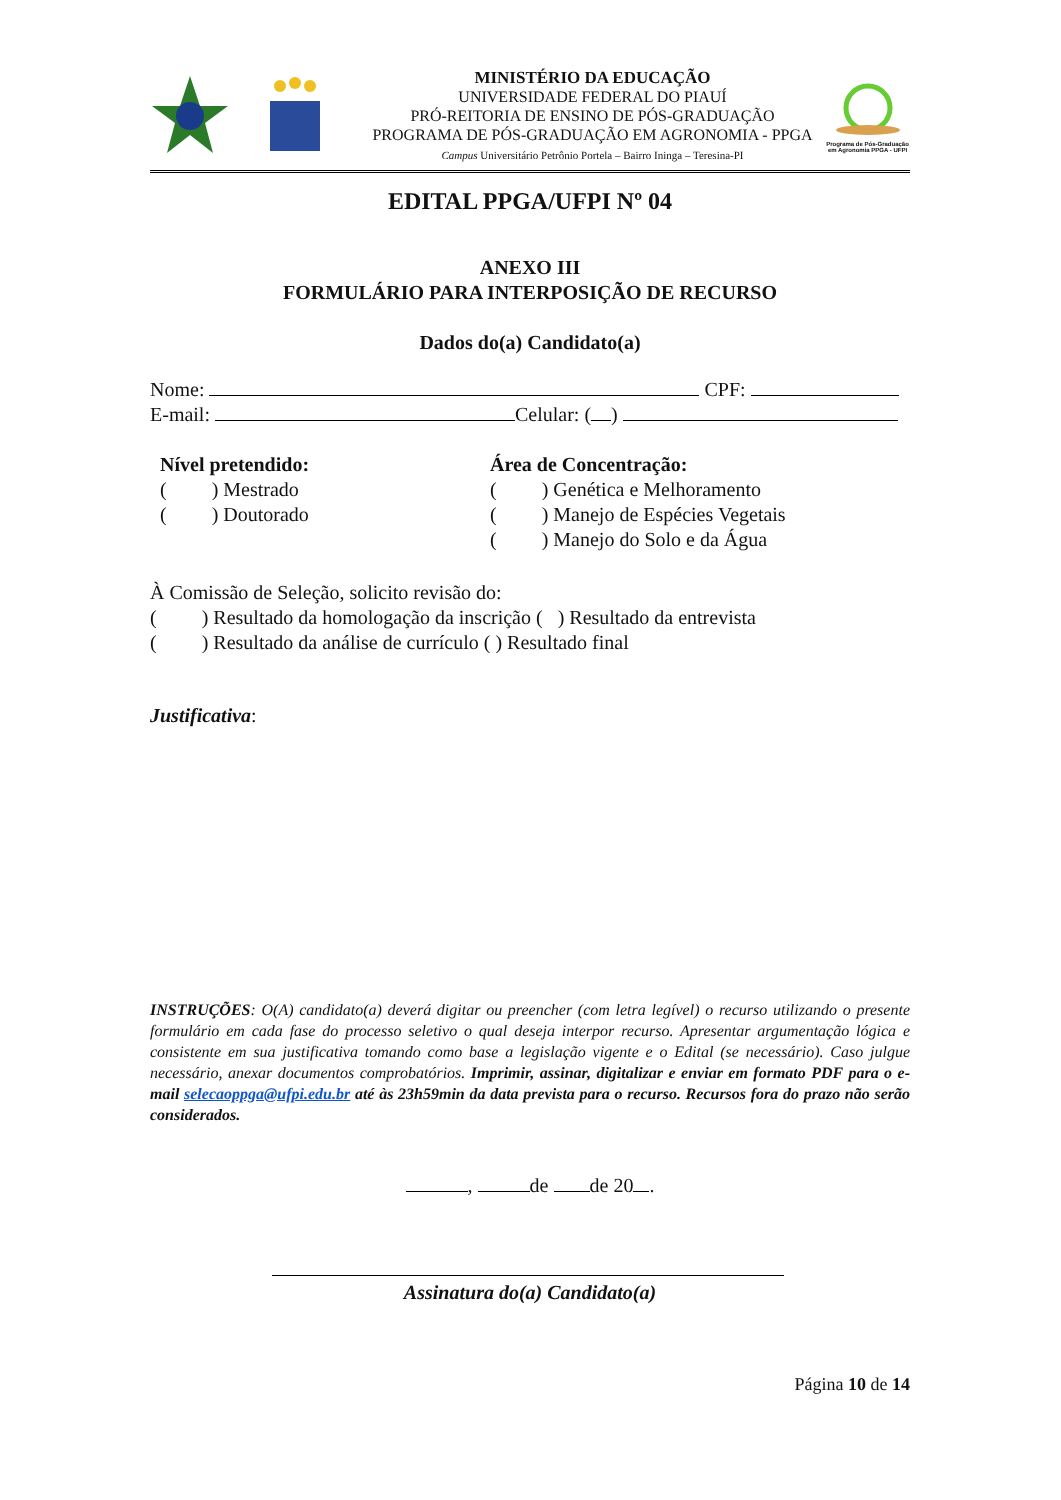MINISTÉRIO DA EDUCAÇÃO
UNIVERSIDADE FEDERAL DO PIAUÍ
PRÓ-REITORIA DE ENSINO DE PÓS-GRADUAÇÃO
PROGRAMA DE PÓS-GRADUAÇÃO EM AGRONOMIA - PPGA
Campus Universitário Petrônio Portela – Bairro Ininga – Teresina-PI
Programa de Pós-Graduação em Agronomia PPGA - UFPI
EDITAL PPGA/UFPI Nº 04
ANEXO III
FORMULÁRIO PARA INTERPOSIÇÃO DE RECURSO
Dados do(a) Candidato(a)
Nome: CPF:
E-mail: Celular: ( )
Nível pretendido:
( ) Mestrado
( ) Doutorado
Área de Concentração:
( ) Genética e Melhoramento
( ) Manejo de Espécies Vegetais
( ) Manejo do Solo e da Água
À Comissão de Seleção, solicito revisão do:
( ) Resultado da homologação da inscrição ( ) Resultado da entrevista
( ) Resultado da análise de currículo ( ) Resultado final
Justificativa:
INSTRUÇÕES: O(A) candidato(a) deverá digitar ou preencher (com letra legível) o recurso utilizando o presente formulário em cada fase do processo seletivo o qual deseja interpor recurso. Apresentar argumentação lógica e consistente em sua justificativa tomando como base a legislação vigente e o Edital (se necessário). Caso julgue necessário, anexar documentos comprobatórios. Imprimir, assinar, digitalizar e enviar em formato PDF para o e-mail selecaoppga@ufpi.edu.br até às 23h59min da data prevista para o recurso. Recursos fora do prazo não serão considerados.
, de de 20 .
Assinatura do(a) Candidato(a)
Página 10 de 14